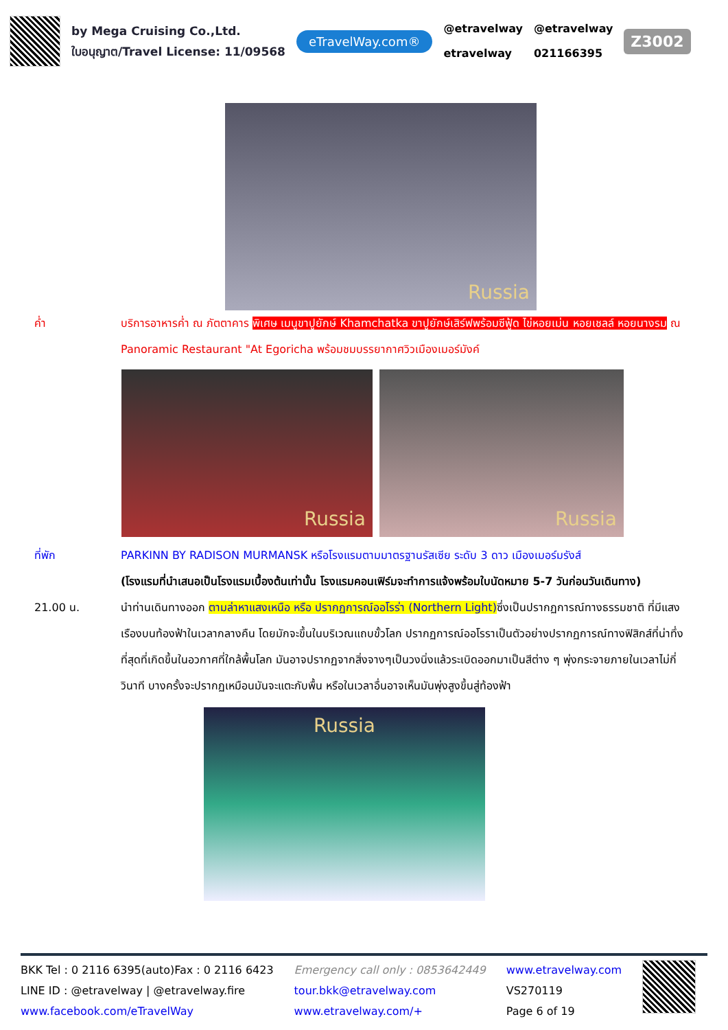by Mega Cruising Co.,Ltd.
ใบอนุญาต/Travel License: 11/09568
eTravelWay.com®
@etravelway
etravelway
@etravelway
021166395
Z3002
Russia
ค่ำ บริการอาหารค่ำ ณ ภัตตาคาร พิเศษ เมนูขาปูยักษ์ Khamchatka ขาปูยักษ์เสิร์ฟพร้อมซีฟู้ด ไข่หอยเม่น หอยเชลล์ หอยนางรม ณ Panoramic Restaurant "At Egoricha พร้อมชมบรรยากาศวิวเมืองเมอร์มังค์
Russia Russia
ที่พัก PARKINN BY RADISON MURMANSK หรือโรงแรมตามมาตรฐานรัสเซีย ระดับ 3 ดาว เมืองเมอร์มรังส์
(โรงแรมที่นำเสนอเป็นโรงแรมเบื้องต้นเท่านั้น โรงแรมคอนเฟิร์มจะทำการแจ้งพร้อมใบนัดหมาย 5-7 วันก่อนวันเดินทาง)
21.00 น. นำท่านเดินทางออก ตามล่าหาแสงเหนือ หรือ ปรากฏการณ์ออโรร่า (Northern Light) ซึ่งเป็นปรากฏการณ์ทางธรรมชาติ ที่มีแสงเรืองบนท้องฟ้าในเวลากลางคืน โดยมักจะขึ้นในบริเวณแถบขั้วโลก ปรากฏการณ์ออโรราเป็นตัวอย่างปรากฏการณ์ทางฟิสิกส์ที่น่าทึ่งที่สุดที่เกิดขึ้นในอวกาศที่ใกล้พื้นโลก มันอาจปรากฏจากสิ่งจางๆเป็นวงนิ่งแล้วระเบิดออกมาเป็นสีต่าง ๆ พุ่งกระจายภายในเวลาไม่กี่วินาที บางครั้งจะปรากฏเหมือนมันจะแตะกับพื้น หรือในเวลาอื่นอาจเห็นมันพุ่งสูงขึ้นสู่ท้องฟ้า
Russia
BKK Tel : 0 2116 6395(auto)Fax : 0 2116 6423
LINE ID : @etravelway | @etravelway.fire
www.facebook.com/eTravelWay
Emergency call only : 0853642449
tour.bkk@etravelway.com
www.etravelway.com/+
www.etravelway.com
VS270119
Page 6 of 19